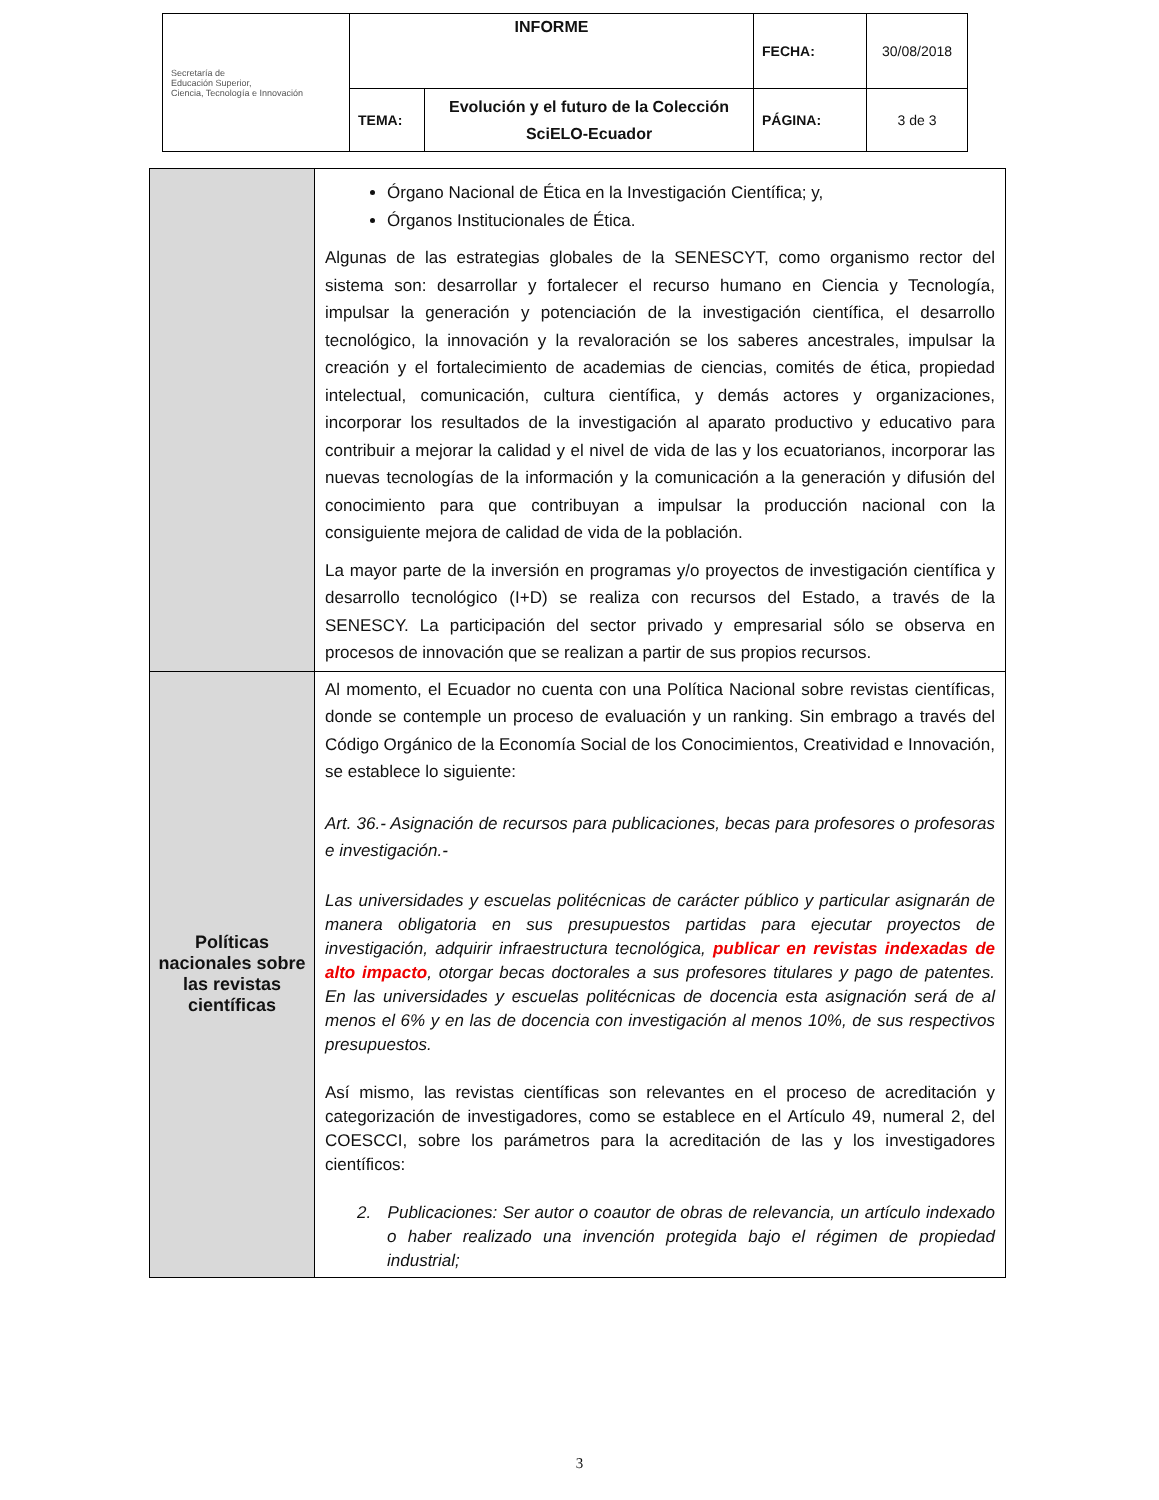| Secretaría de Educación Superior, Ciencia, Tecnología e Innovación | INFORME | | FECHA: | 30/08/2018 |
| | TEMA: | Evolución y el futuro de la Colección SciELO-Ecuador | PÁGINA: | 3 de 3 |
| | Órgano Nacional de Ética en la Investigación Científica; y, Órganos Institucionales de Ética. Algunas de las estrategias globales de la SENESCYT, como organismo rector del sistema son: desarrollar y fortalecer el recurso humano en Ciencia y Tecnología, impulsar la generación y potenciación de la investigación científica, el desarrollo tecnológico, la innovación y la revaloración se los saberes ancestrales, impulsar la creación y el fortalecimiento de academias de ciencias, comités de ética, propiedad intelectual, comunicación, cultura científica, y demás actores y organizaciones, incorporar los resultados de la investigación al aparato productivo y educativo para contribuir a mejorar la calidad y el nivel de vida de las y los ecuatorianos, incorporar las nuevas tecnologías de la información y la comunicación a la generación y difusión del conocimiento para que contribuyan a impulsar la producción nacional con la consiguiente mejora de calidad de vida de la población. La mayor parte de la inversión en programas y/o proyectos de investigación científica y desarrollo tecnológico (I+D) se realiza con recursos del Estado, a través de la SENESCY. La participación del sector privado y empresarial sólo se observa en procesos de innovación que se realizan a partir de sus propios recursos. |
| Políticas nacionales sobre las revistas científicas | Al momento, el Ecuador no cuenta con una Política Nacional sobre revistas científicas, donde se contemple un proceso de evaluación y un ranking. Sin embrago a través del Código Orgánico de la Economía Social de los Conocimientos, Creatividad e Innovación, se establece lo siguiente: Art. 36.- Asignación de recursos para publicaciones, becas para profesores o profesoras e investigación.- Las universidades y escuelas politécnicas de carácter público y particular asignarán de manera obligatoria en sus presupuestos partidas para ejecutar proyectos de investigación, adquirir infraestructura tecnológica, publicar en revistas indexadas de alto impacto , otorgar becas doctorales a sus profesores titulares y pago de patentes. En las universidades y escuelas politécnicas de docencia esta asignación será de al menos el 6% y en las de docencia con investigación al menos 10%, de sus respectivos presupuestos. Así mismo, las revistas científicas son relevantes en el proceso de acreditación y categorización de investigadores, como se establece en el Artículo 49, numeral 2, del COESCCI, sobre los parámetros para la acreditación de las y los investigadores científicos: 2. Publicaciones: Ser autor o coautor de obras de relevancia, un artículo indexado o haber realizado una invención protegida bajo el régimen de propiedad industrial; |
3